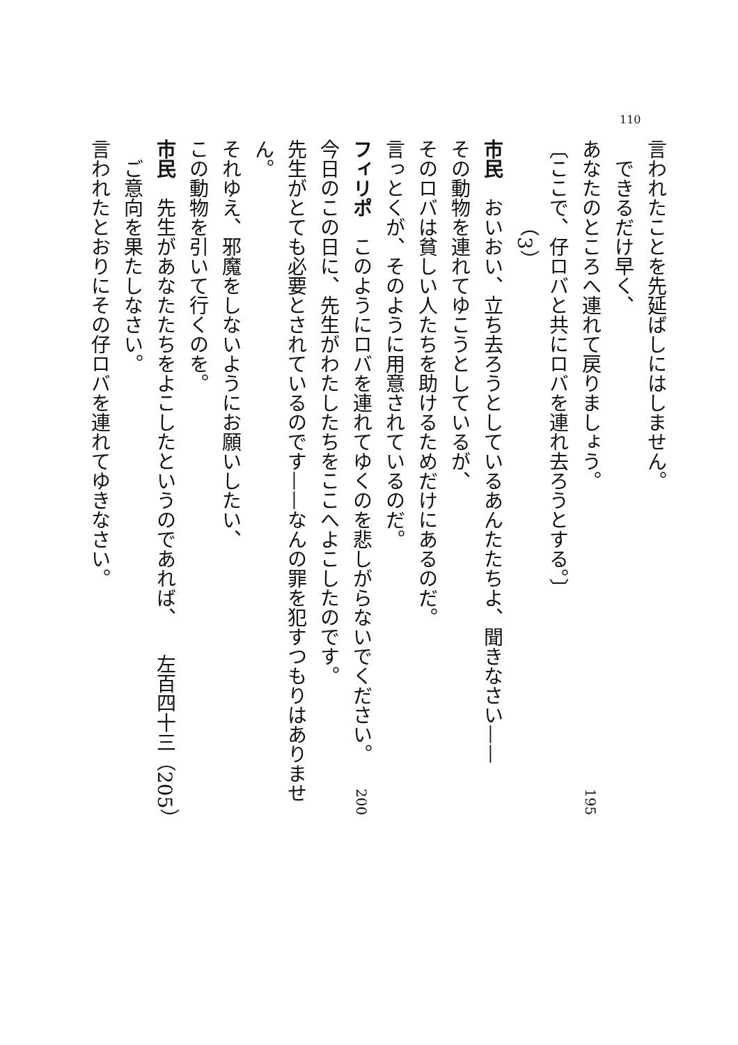110
言われたことを先延ばしにはしません。
できるだけ早く、
あなたのところへ連れて戻りましょう。 195
〔ここで、仔ロバと共にロバを連れ去ろうとする。〕
（3）
市民　おいおい、立ち去ろうとしているあんたたちよ、聞きなさい——
その動物を連れてゆこうとしているが、
そのロバは貧しい人たちを助けるためだけにあるのだ。
言っとくが、そのように用意されているのだ。
フィリポ　このようにロバを連れてゆくのを悲しがらないでください。 200
今日のこの日に、先生がわたしたちをここへよこしたのです。
先生がとても必要とされているのです——なんの罪を犯すつもりはありません。
それゆえ、邪魔をしないようにお願いしたい、
この動物を引いて行くのを。
市民　先生があなたたちをよこしたというのであれば、 左百四十三（205）
ご意向を果たしなさい。
言われたとおりにその仔ロバを連れてゆきなさい。